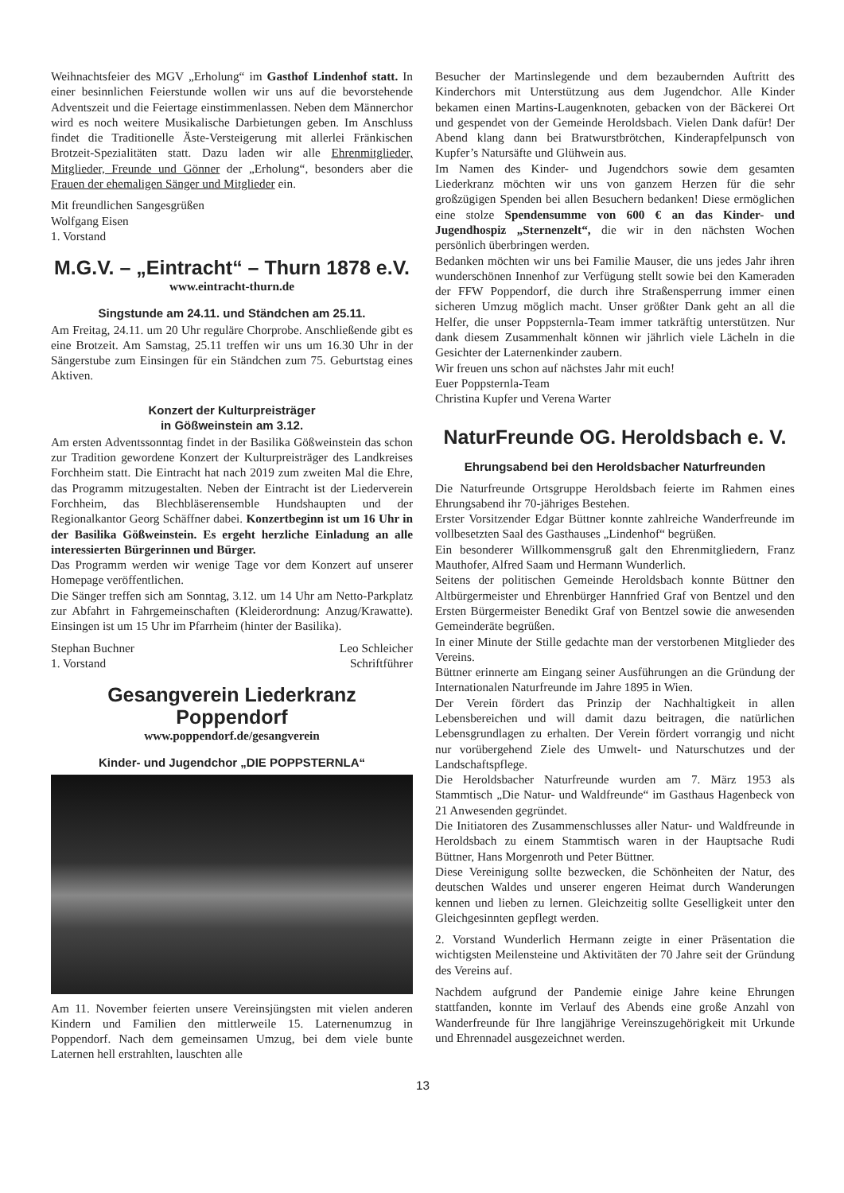Weihnachtsfeier des MGV „Erholung“ im Gasthof Lindenhof statt. In einer besinnlichen Feierstunde wollen wir uns auf die bevorstehende Adventszeit und die Feiertage einstimmenlassen. Neben dem Männerchor wird es noch weitere Musikalische Darbietungen geben. Im Anschluss findet die Traditionelle Äste-Versteigerung mit allerlei Fränkischen Brotzeit-Spezialitäten statt. Dazu laden wir alle Ehrenmitglieder, Mitglieder, Freunde und Gönner der „Erholung“, besonders aber die Frauen der ehemaligen Sänger und Mitglieder ein.
Mit freundlichen Sangesgrüßen
Wolfgang Eisen
1. Vorstand
M.G.V. – „Eintracht“ – Thurn 1878 e.V.
www.eintracht-thurn.de
Singstunde am 24.11. und Ständchen am 25.11.
Am Freitag, 24.11. um 20 Uhr reguläre Chorprobe. Anschließende gibt es eine Brotzeit. Am Samstag, 25.11 treffen wir uns um 16.30 Uhr in der Sängerstube zum Einsingen für ein Ständchen zum 75. Geburtstag eines Aktiven.
Konzert der Kulturpreisträger
in Gößweinstein am 3.12.
Am ersten Adventssonntag findet in der Basilika Gößweinstein das schon zur Tradition gewordene Konzert der Kulturpreisträger des Landkreises Forchheim statt. Die Eintracht hat nach 2019 zum zweiten Mal die Ehre, das Programm mitzugestalten. Neben der Eintracht ist der Liederverein Forchheim, das Blechbläserensemble Hundshaupten und der Regionalkantor Georg Schäffner dabei. Konzertbeginn ist um 16 Uhr in der Basilika Gößweinstein. Es ergeht herzliche Einladung an alle interessierten Bürgerinnen und Bürger.
Das Programm werden wir wenige Tage vor dem Konzert auf unserer Homepage veröffentlichen.
Die Sänger treffen sich am Sonntag, 3.12. um 14 Uhr am Netto-Parkplatz zur Abfahrt in Fahrgemeinschaften (Kleiderordnung: Anzug/Krawatte). Einsingen ist um 15 Uhr im Pfarrheim (hinter der Basilika).
Stephan Buchner
1. Vorstand Leo Schleicher
Schriftführer
Gesangverein Liederkranz Poppendorf
www.poppendorf.de/gesangverein
Kinder- und Jugendchor „DIE POPPSTERNLA“
Am 11. November feierten unsere Vereinsjüngsten mit vielen anderen Kindern und Familien den mittlerweile 15. Laternenumzug in Poppendorf. Nach dem gemeinsamen Umzug, bei dem viele bunte Laternen hell erstrahlten, lauschten alle
Besucher der Martinslegende und dem bezaubernden Auftritt des Kinderchors mit Unterstützung aus dem Jugendchor. Alle Kinder bekamen einen Martins-Laugenknoten, gebacken von der Bäckerei Ort und gespendet von der Gemeinde Heroldsbach. Vielen Dank dafür! Der Abend klang dann bei Bratwurstbrötchen, Kinderapfelpunsch von Kupfer’s Natursäfte und Glühwein aus.
Im Namen des Kinder- und Jugendchors sowie dem gesamten Liederkranz möchten wir uns von ganzem Herzen für die sehr großzügigen Spenden bei allen Besuchern bedanken! Diese ermöglichen eine stolze Spendensumme von 600 € an das Kinder- und Jugendhospiz „Sternenzelt“, die wir in den nächsten Wochen persönlich überbringen werden.
Bedanken möchten wir uns bei Familie Mauser, die uns jedes Jahr ihren wunderschönen Innenhof zur Verfügung stellt sowie bei den Kameraden der FFW Poppendorf, die durch ihre Straßensperrung immer einen sicheren Umzug möglich macht. Unser größter Dank geht an all die Helfer, die unser Poppsternla-Team immer tatkräftig unterstützen. Nur dank diesem Zusammenhalt können wir jährlich viele Lächeln in die Gesichter der Laternenkinder zaubern.
Wir freuen uns schon auf nächstes Jahr mit euch!
Euer Poppsternla-Team
Christina Kupfer und Verena Warter
NaturFreunde OG. Heroldsbach e. V.
Ehrungsabend bei den Heroldsbacher Naturfreunden
Die Naturfreunde Ortsgruppe Heroldsbach feierte im Rahmen eines Ehrungsabend ihr 70-jähriges Bestehen.
Erster Vorsitzender Edgar Büttner konnte zahlreiche Wanderfreunde im vollbesetzten Saal des Gasthauses „Lindenhof“ begrüßen.
Ein besonderer Willkommensgruß galt den Ehrenmitgliedern, Franz Mauthofer, Alfred Saam und Hermann Wunderlich.
Seitens der politischen Gemeinde Heroldsbach konnte Büttner den Altbürgermeister und Ehrenbürger Hannfried Graf von Bentzel und den Ersten Bürgermeister Benedikt Graf von Bentzel sowie die anwesenden Gemeinderäte begrüßen.
In einer Minute der Stille gedachte man der verstorbenen Mitglieder des Vereins.
Büttner erinnerte am Eingang seiner Ausführungen an die Gründung der Internationalen Naturfreunde im Jahre 1895 in Wien.
Der Verein fördert das Prinzip der Nachhaltigkeit in allen Lebensbereichen und will damit dazu beitragen, die natürlichen Lebensgrundlagen zu erhalten. Der Verein fördert vorrangig und nicht nur vorübergehend Ziele des Umwelt- und Naturschutzes und der Landschaftspflege.
Die Heroldsbacher Naturfreunde wurden am 7. März 1953 als Stammtisch „Die Natur- und Waldfreunde“ im Gasthaus Hagenbeck von 21 Anwesenden gegründet.
Die Initiatoren des Zusammenschlusses aller Natur- und Waldfreunde in Heroldsbach zu einem Stammtisch waren in der Hauptsache Rudi Büttner, Hans Morgenroth und Peter Büttner.
Diese Vereinigung sollte bezwecken, die Schönheiten der Natur, des deutschen Waldes und unserer engeren Heimat durch Wanderungen kennen und lieben zu lernen. Gleichzeitig sollte Geselligkeit unter den Gleichgesinnten gepflegt werden.
2. Vorstand Wunderlich Hermann zeigte in einer Präsentation die wichtigsten Meilensteine und Aktivitäten der 70 Jahre seit der Gründung des Vereins auf.
Nachdem aufgrund der Pandemie einige Jahre keine Ehrungen stattfanden, konnte im Verlauf des Abends eine große Anzahl von Wanderfreunde für Ihre langjährige Vereinszugehörigkeit mit Urkunde und Ehrennadel ausgezeichnet werden.
13